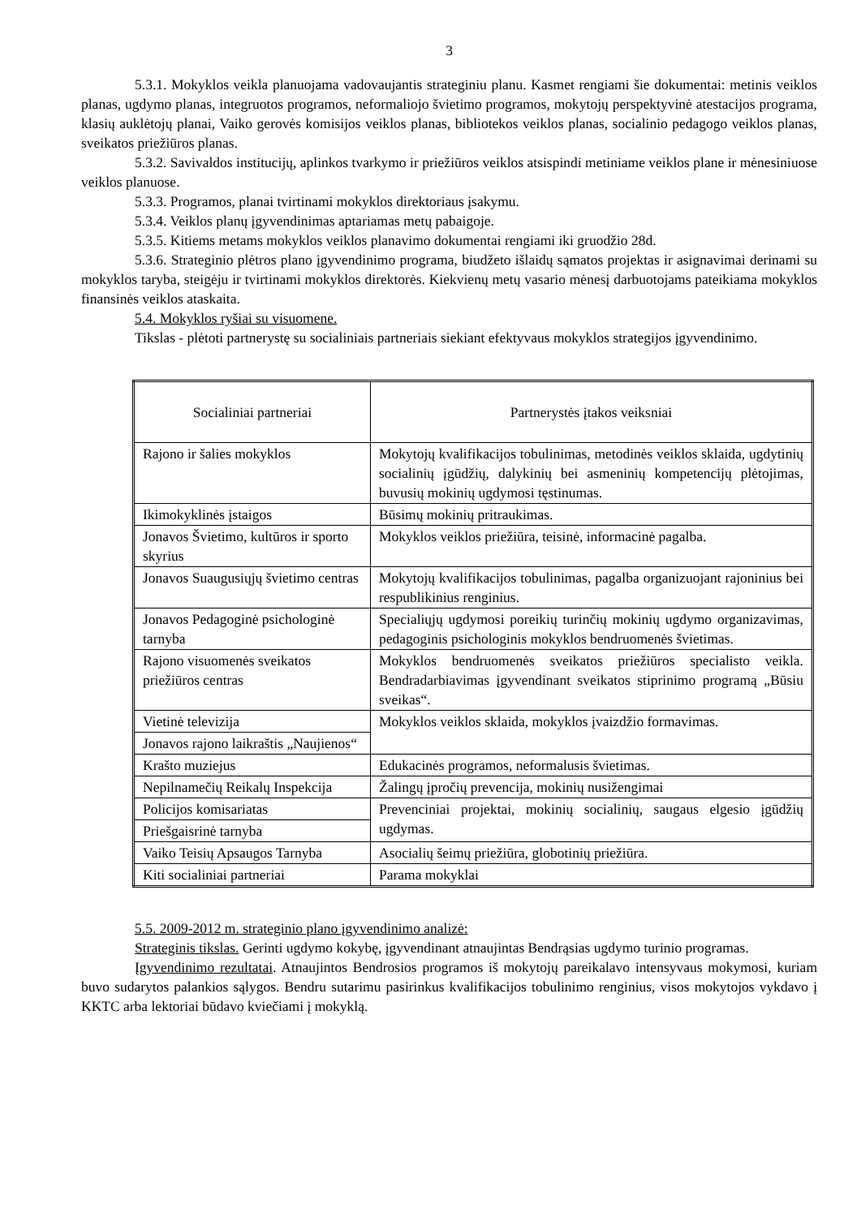3
5.3.1. Mokyklos veikla planuojama vadovaujantis strateginiu planu. Kasmet rengiami šie dokumentai: metinis veiklos planas, ugdymo planas, integruotos programos, neformaliojo švietimo programos, mokytojų perspektyvinė atestacijos programa, klasių auklėtojų planai, Vaiko gerovės komisijos veiklos planas, bibliotekos veiklos planas, socialinio pedagogo veiklos planas, sveikatos priežiūros planas.
5.3.2. Savivaldos institucijų, aplinkos tvarkymo ir priežiūros veiklos atsispindi metiniame veiklos plane ir mėnesiniuose veiklos planuose.
5.3.3. Programos, planai tvirtinami mokyklos direktoriaus įsakymu.
5.3.4. Veiklos planų įgyvendinimas aptariamas metų pabaigoje.
5.3.5. Kitiems metams mokyklos veiklos planavimo dokumentai rengiami iki gruodžio 28d.
5.3.6. Strateginio plėtros plano įgyvendinimo programa, biudžeto išlaidų sąmatos projektas ir asignavimai derinami su mokyklos taryba, steigėju ir tvirtinami mokyklos direktorės. Kiekvienų metų vasario mėnesį darbuotojams pateikiama mokyklos finansinės veiklos ataskaita.
5.4. Mokyklos ryšiai su visuomene.
Tikslas - plėtoti partnerystę su socialiniais partneriais siekiant efektyvaus mokyklos strategijos įgyvendinimo.
| Socialiniai partneriai | Partnerystės įtakos veiksniai |
| Rajono ir šalies mokyklos | Mokytojų kvalifikacijos tobulinimas, metodinės veiklos sklaida, ugdytinių socialinių įgūdžių, dalykinių bei asmeninių kompetencijų plėtojimas, buvusių mokinių ugdymosi tęstinumas. |
| Ikimokyklinės įstaigos | Būsimų mokinių pritraukimas. |
| Jonavos Švietimo, kultūros ir sporto skyrius | Mokyklos veiklos priežiūra, teisinė, informacinė pagalba. |
| Jonavos Suaugusiųjų švietimo centras | Mokytojų kvalifikacijos tobulinimas, pagalba organizuojant rajoninius bei respublikinius renginius. |
| Jonavos Pedagoginė psichologinė tarnyba | Specialiųjų ugdymosi poreikių turinčių mokinių ugdymo organizavimas, pedagoginis psichologinis mokyklos bendruomenės švietimas. |
| Rajono visuomenės sveikatos priežiūros centras | Mokyklos bendruomenės sveikatos priežiūros specialisto veikla. Bendradarbiavimas įgyvendinant sveikatos stiprinimo programą „Būsiu sveikas“. |
| Vietinė televizija | Mokyklos veiklos sklaida, mokyklos įvaizdžio formavimas. |
| Jonavos rajono laikraštis „Naujienos“ | |
| Krašto muziejus | Edukacinės programos, neformalusis švietimas. |
| Nepilnamečių Reikalų Inspekcija | Žalingų įpročių prevencija, mokinių nusižengimai |
| Policijos komisariatas | Prevenciniai projektai, mokinių socialinių, saugaus elgesio įgūdžių ugdymas. |
| Priešgaisrinė tarnyba | |
| Vaiko Teisių Apsaugos Tarnyba | Asocialių šeimų priežiūra, globotinių priežiūra. |
| Kiti socialiniai partneriai | Parama mokyklai |
5.5. 2009-2012 m. strateginio plano įgyvendinimo analizė:
Strateginis tikslas. Gerinti ugdymo kokybę, įgyvendinant atnaujintas Bendrąsias ugdymo turinio programas.
Įgyvendinimo rezultatai. Atnaujintos Bendrosios programos iš mokytojų pareikalavo intensyvaus mokymosi, kuriam buvo sudarytos palankios sąlygos. Bendru sutarimu pasirinkus kvalifikacijos tobulinimo renginius, visos mokytojos vykdavo į KKTC arba lektoriai būdavo kviečiami į mokyklą.